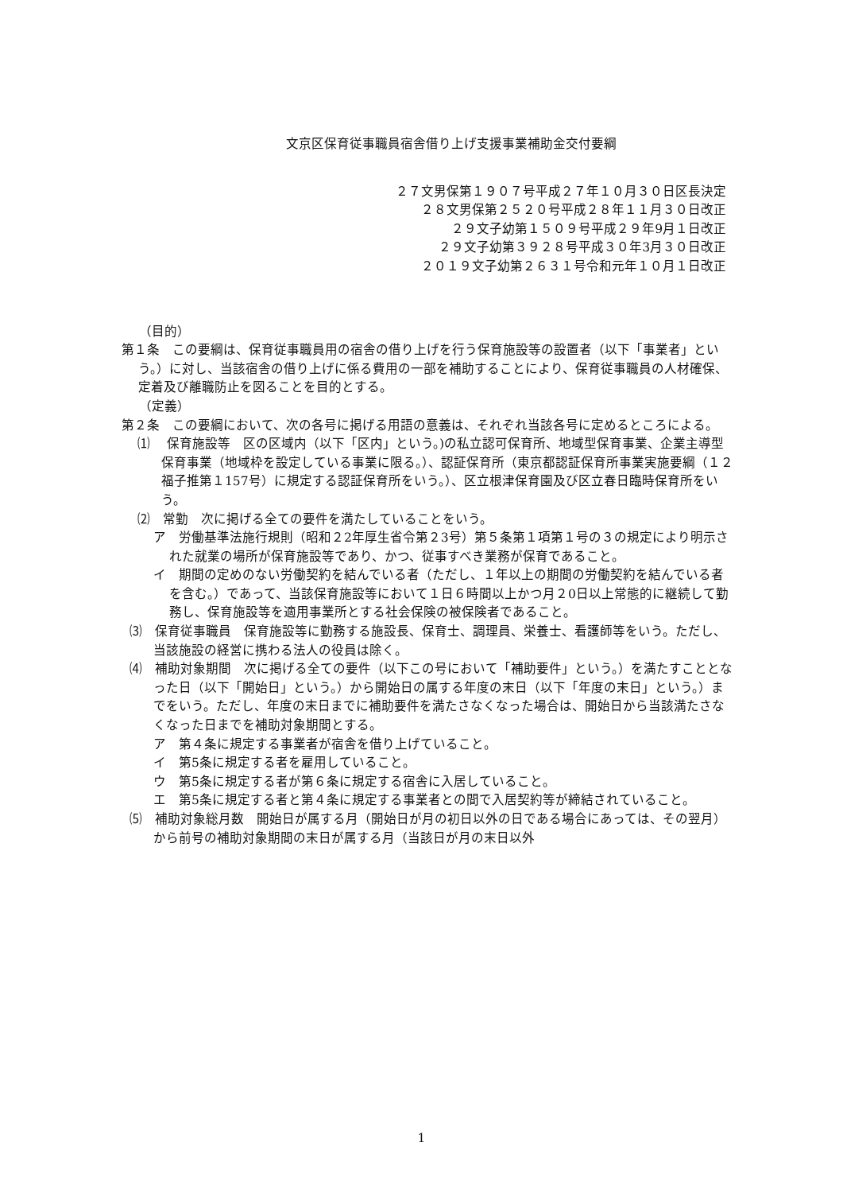文京区保育従事職員宿舎借り上げ支援事業補助金交付要綱
２７文男保第１９０７号平成２７年１０月３０日区長決定
２８文男保第２５２０号平成２８年１１月３０日改正
２９文子幼第１５０９号平成２９年9月１日改正
２９文子幼第３９２８号平成３０年3月３０日改正
２０１９文子幼第２６３１号令和元年１０月１日改正
（目的）
第１条　この要綱は、保育従事職員用の宿舎の借り上げを行う保育施設等の設置者（以下「事業者」という。）に対し、当該宿舎の借り上げに係る費用の一部を補助することにより、保育従事職員の人材確保、定着及び離職防止を図ることを目的とする。
（定義）
第２条　この要綱において、次の各号に掲げる用語の意義は、それぞれ当該各号に定めるところによる。
⑴　 保育施設等　区の区域内（以下「区内」という。)の私立認可保育所、地域型保育事業、企業主導型保育事業（地域枠を設定している事業に限る。）、認証保育所（東京都認証保育所事業実施要綱（１２福子推第１157号）に規定する認証保育所をいう。）、区立根津保育園及び区立春日臨時保育所をいう。
⑵　常勤　次に掲げる全ての要件を満たしていることをいう。
ア　労働基準法施行規則（昭和２2年厚生省令第２3号）第５条第１項第１号の３の規定により明示された就業の場所が保育施設等であり、かつ、従事すべき業務が保育であること。
イ　期間の定めのない労働契約を結んでいる者（ただし、１年以上の期間の労働契約を結んでいる者を含む。）であって、当該保育施設等において１日６時間以上かつ月２0日以上常態的に継続して勤務し、保育施設等を適用事業所とする社会保険の被保険者であること。
⑶　保育従事職員　保育施設等に勤務する施設長、保育士、調理員、栄養士、看護師等をいう。ただし、当該施設の経営に携わる法人の役員は除く。
⑷　補助対象期間　次に掲げる全ての要件（以下この号において「補助要件」という。）を満たすこととなった日（以下「開始日」という。）から開始日の属する年度の末日（以下「年度の末日」という。）までをいう。ただし、年度の末日までに補助要件を満たさなくなった場合は、開始日から当該満たさなくなった日までを補助対象期間とする。
ア　第４条に規定する事業者が宿舎を借り上げていること。
イ　第5条に規定する者を雇用していること。
ウ　第5条に規定する者が第６条に規定する宿舎に入居していること。
エ　第5条に規定する者と第４条に規定する事業者との間で入居契約等が締結されていること。
⑸　補助対象総月数　開始日が属する月（開始日が月の初日以外の日である場合にあっては、その翌月）から前号の補助対象期間の末日が属する月（当該日が月の末日以外
1